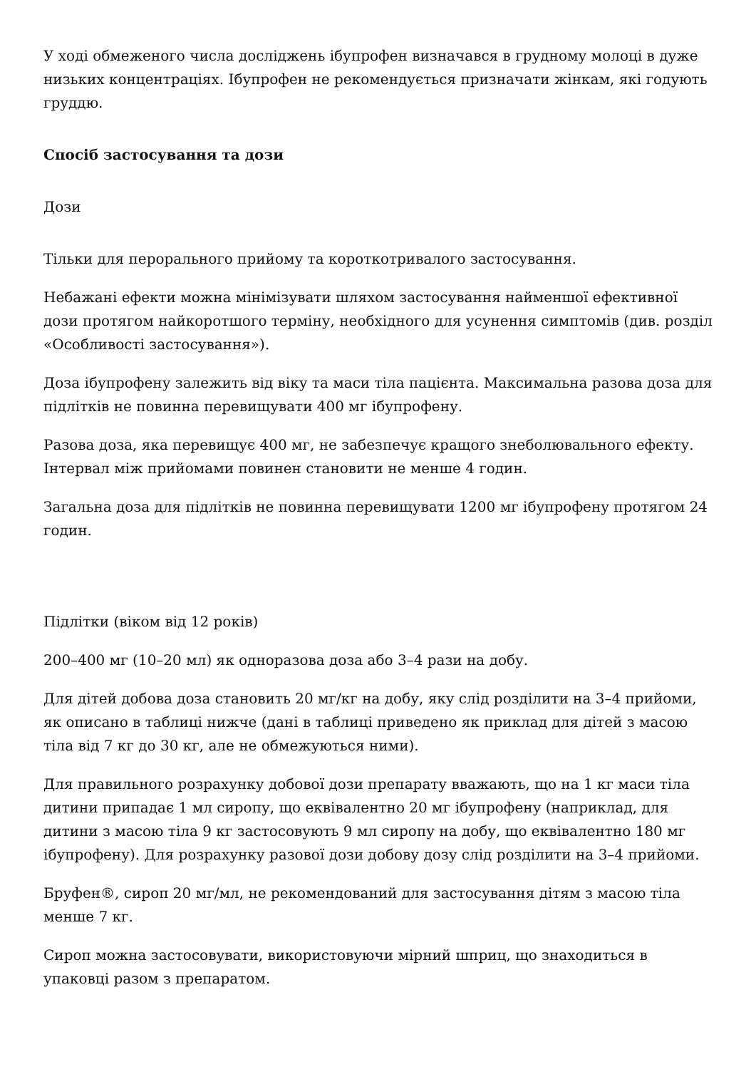У ході обмеженого числа досліджень ібупрофен визначався в грудному молоці в дуже низьких концентраціях. Ібупрофен не рекомендується призначати жінкам, які годують груддю.
Спосіб застосування та дози
Дози
Тільки для перорального прийому та короткотривалого застосування.
Небажані ефекти можна мінімізувати шляхом застосування найменшої ефективної дози протягом найкоротшого терміну, необхідного для усунення симптомів (див. розділ «Особливості застосування»).
Доза ібупрофену залежить від віку та маси тіла пацієнта. Максимальна разова доза для підлітків не повинна перевищувати 400 мг ібупрофену.
Разова доза, яка перевищує 400 мг, не забезпечує кращого знеболювального ефекту. Інтервал між прийомами повинен становити не менше 4 годин.
Загальна доза для підлітків не повинна перевищувати 1200 мг ібупрофену протягом 24 годин.
Підлітки (віком від 12 років)
200–400 мг (10–20 мл) як одноразова доза або 3–4 рази на добу.
Для дітей добова доза становить 20 мг/кг на добу, яку слід розділити на 3–4 прийоми, як описано в таблиці нижче (дані в таблиці приведено як приклад для дітей з масою тіла від 7 кг до 30 кг, але не обмежуються ними).
Для правильного розрахунку добової дози препарату вважають, що на 1 кг маси тіла дитини припадає 1 мл сиропу, що еквівалентно 20 мг ібупрофену (наприклад, для дитини з масою тіла 9 кг застосовують 9 мл сиропу на добу, що еквівалентно 180 мг ібупрофену). Для розрахунку разової дози добову дозу слід розділити на 3–4 прийоми.
Бруфен®, сироп 20 мг/мл, не рекомендований для застосування дітям з масою тіла менше 7 кг.
Сироп можна застосовувати, використовуючи мірний шприц, що знаходиться в упаковці разом з препаратом.